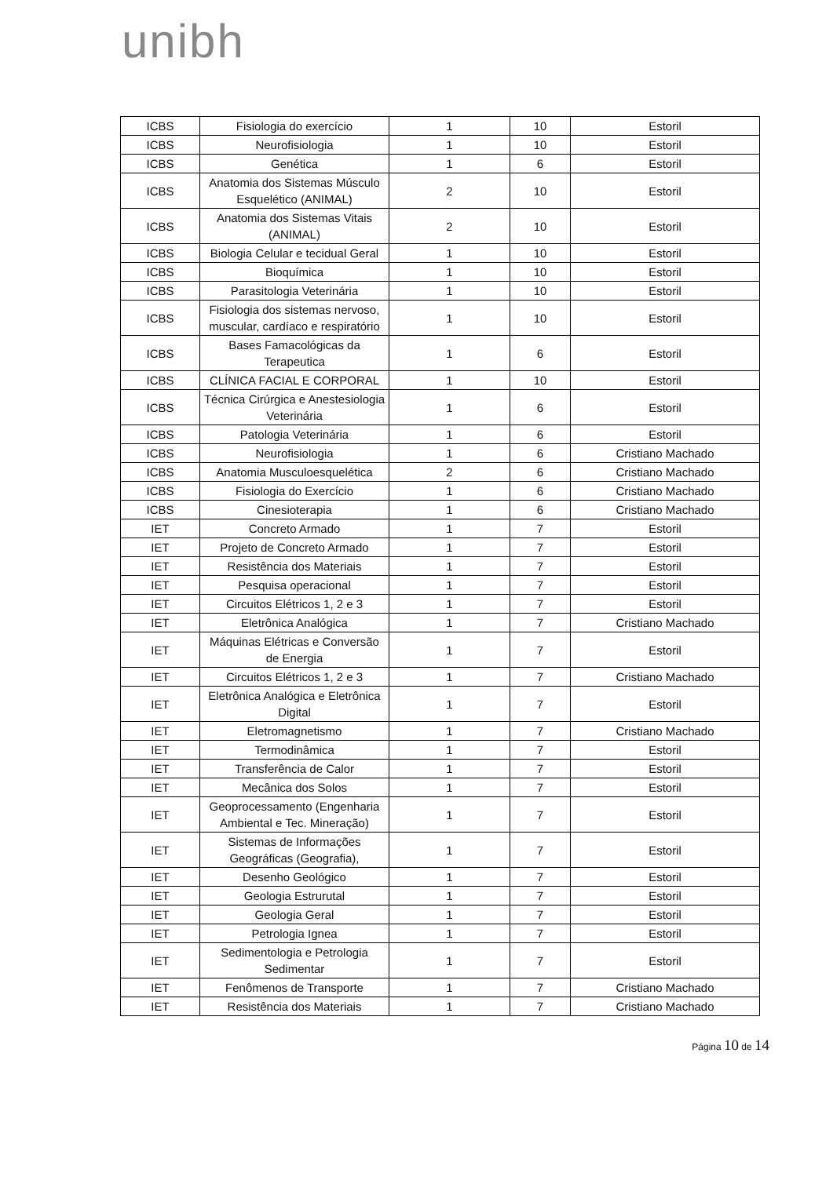unibh
| ICBS | Fisiologia do exercício | 1 | 10 | Estoril |
| ICBS | Neurofisiologia | 1 | 10 | Estoril |
| ICBS | Genética | 1 | 6 | Estoril |
| ICBS | Anatomia dos Sistemas Músculo Esquelético (ANIMAL) | 2 | 10 | Estoril |
| ICBS | Anatomia dos Sistemas Vitais (ANIMAL) | 2 | 10 | Estoril |
| ICBS | Biologia Celular e tecidual Geral | 1 | 10 | Estoril |
| ICBS | Bioquímica | 1 | 10 | Estoril |
| ICBS | Parasitologia Veterinária | 1 | 10 | Estoril |
| ICBS | Fisiologia dos sistemas nervoso, muscular, cardíaco e respiratório | 1 | 10 | Estoril |
| ICBS | Bases Famacológicas da Terapeutica | 1 | 6 | Estoril |
| ICBS | CLÍNICA FACIAL E CORPORAL | 1 | 10 | Estoril |
| ICBS | Técnica Cirúrgica e Anestesiologia Veterinária | 1 | 6 | Estoril |
| ICBS | Patologia Veterinária | 1 | 6 | Estoril |
| ICBS | Neurofisiologia | 1 | 6 | Cristiano Machado |
| ICBS | Anatomia Musculoesquelética | 2 | 6 | Cristiano Machado |
| ICBS | Fisiologia do Exercício | 1 | 6 | Cristiano Machado |
| ICBS | Cinesioterapia | 1 | 6 | Cristiano Machado |
| IET | Concreto Armado | 1 | 7 | Estoril |
| IET | Projeto de Concreto Armado | 1 | 7 | Estoril |
| IET | Resistência dos Materiais | 1 | 7 | Estoril |
| IET | Pesquisa operacional | 1 | 7 | Estoril |
| IET | Circuitos Elétricos 1, 2 e 3 | 1 | 7 | Estoril |
| IET | Eletrônica Analógica | 1 | 7 | Cristiano Machado |
| IET | Máquinas Elétricas e Conversão de Energia | 1 | 7 | Estoril |
| IET | Circuitos Elétricos 1, 2 e 3 | 1 | 7 | Cristiano Machado |
| IET | Eletrônica Analógica e Eletrônica Digital | 1 | 7 | Estoril |
| IET | Eletromagnetismo | 1 | 7 | Cristiano Machado |
| IET | Termodinâmica | 1 | 7 | Estoril |
| IET | Transferência de Calor | 1 | 7 | Estoril |
| IET | Mecânica dos Solos | 1 | 7 | Estoril |
| IET | Geoprocessamento (Engenharia Ambiental e Tec. Mineração) | 1 | 7 | Estoril |
| IET | Sistemas de Informações Geográficas (Geografia), | 1 | 7 | Estoril |
| IET | Desenho Geológico | 1 | 7 | Estoril |
| IET | Geologia Estrurutal | 1 | 7 | Estoril |
| IET | Geologia Geral | 1 | 7 | Estoril |
| IET | Petrologia Ignea | 1 | 7 | Estoril |
| IET | Sedimentologia e Petrologia Sedimentar | 1 | 7 | Estoril |
| IET | Fenômenos de Transporte | 1 | 7 | Cristiano Machado |
| IET | Resistência dos Materiais | 1 | 7 | Cristiano Machado |
Página 10 de 14